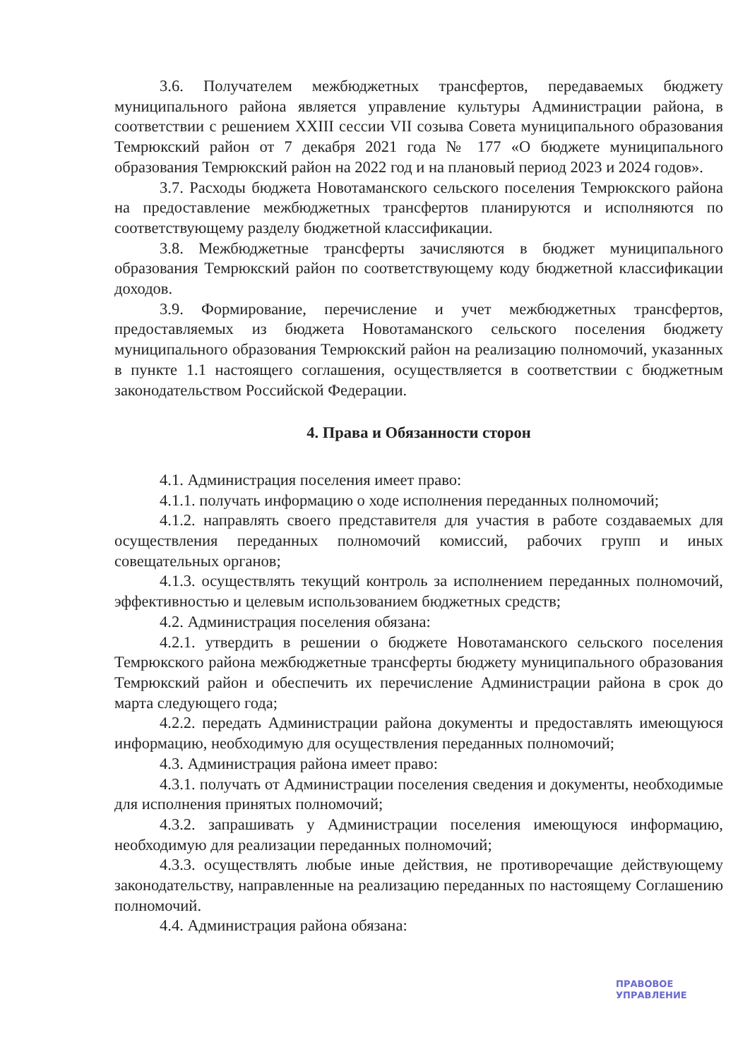3.6. Получателем межбюджетных трансфертов, передаваемых бюджету муниципального района является управление культуры Администрации района, в соответствии с решением XXIII сессии VII созыва Совета муниципального образования Темрюкский район от 7 декабря 2021 года № 177 «О бюджете муниципального образования Темрюкский район на 2022 год и на плановый период 2023 и 2024 годов».
3.7. Расходы бюджета Новотаманского сельского поселения Темрюкского района на предоставление межбюджетных трансфертов планируются и исполняются по соответствующему разделу бюджетной классификации.
3.8. Межбюджетные трансферты зачисляются в бюджет муниципального образования Темрюкский район по соответствующему коду бюджетной классификации доходов.
3.9. Формирование, перечисление и учет межбюджетных трансфертов, предоставляемых из бюджета Новотаманского сельского поселения бюджету муниципального образования Темрюкский район на реализацию полномочий, указанных в пункте 1.1 настоящего соглашения, осуществляется в соответствии с бюджетным законодательством Российской Федерации.
4. Права и Обязанности сторон
4.1. Администрация поселения имеет право:
4.1.1. получать информацию о ходе исполнения переданных полномочий;
4.1.2. направлять своего представителя для участия в работе создаваемых для осуществления переданных полномочий комиссий, рабочих групп и иных совещательных органов;
4.1.3. осуществлять текущий контроль за исполнением переданных полномочий, эффективностью и целевым использованием бюджетных средств;
4.2. Администрация поселения обязана:
4.2.1. утвердить в решении о бюджете Новотаманского сельского поселения Темрюкского района межбюджетные трансферты бюджету муниципального образования Темрюкский район и обеспечить их перечисление Администрации района в срок до марта следующего года;
4.2.2. передать Администрации района документы и предоставлять имеющуюся информацию, необходимую для осуществления переданных полномочий;
4.3. Администрация района имеет право:
4.3.1. получать от Администрации поселения сведения и документы, необходимые для исполнения принятых полномочий;
4.3.2. запрашивать у Администрации поселения имеющуюся информацию, необходимую для реализации переданных полномочий;
4.3.3. осуществлять любые иные действия, не противоречащие действующему законодательству, направленные на реализацию переданных по настоящему Соглашению полномочий.
4.4. Администрация района обязана:
ПРАВОВОЕ
УПРАВЛЕНИЕ